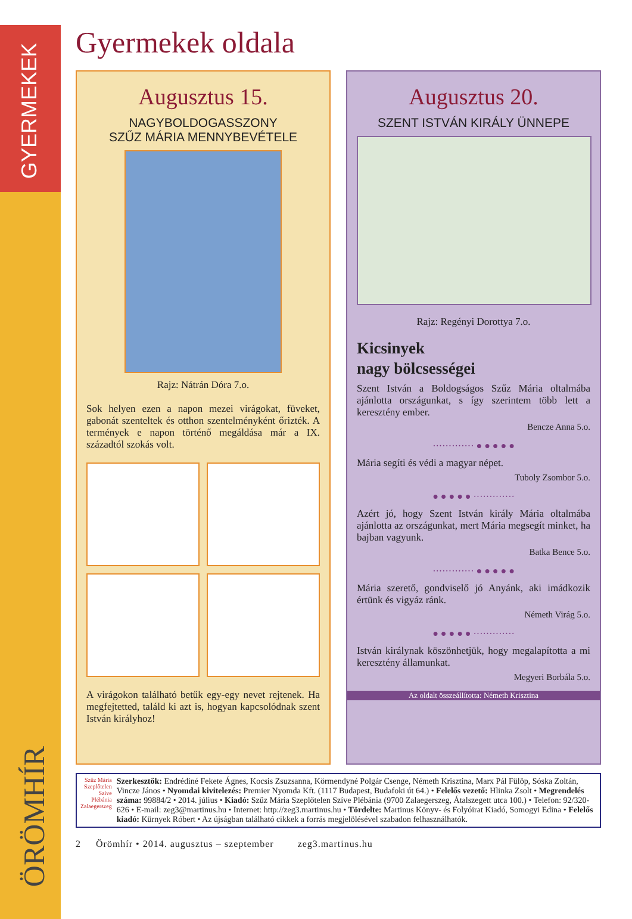GYERMEKEK
ÖRÖMHÍR
Gyermekek oldala
Augusztus 15.
NAGYBOLDOGASSZONY
SZŰZ MÁRIA MENNYBEVÉTELE
Rajz: Nátrán Dóra 7.o.
Sok helyen ezen a napon mezei virágokat, füveket, gabonát szenteltek és otthon szentelményként őrizték. A termények e napon történő megáldása már a IX. századtól szokás volt.
A virágokon található betűk egy-egy nevet rejtenek. Ha megfejtetted, találd ki azt is, hogyan kapcsolódnak szent István királyhoz!
Augusztus 20.
SZENT ISTVÁN KIRÁLY ÜNNEPE
Rajz: Regényi Dorottya 7.o.
Kicsinyek
nagy bölcsességei
Szent István a Boldogságos Szűz Mária oltalmába ajánlotta országunkat, s így szerintem több lett a keresztény ember.
Bencze Anna 5.o.
············· ● ● ● ● ●
Mária segíti és védi a magyar népet.
Tuboly Zsombor 5.o.
● ● ● ● ● ·············
Azért jó, hogy Szent István király Mária oltalmába ajánlotta az országunkat, mert Mária megsegít minket, ha bajban vagyunk.
Batka Bence 5.o.
············· ● ● ● ● ●
Mária szerető, gondviselő jó Anyánk, aki imádkozik értünk és vigyáz ránk.
Németh Virág 5.o.
● ● ● ● ● ·············
István királynak köszönhetjük, hogy megalapította a mi keresztény államunkat.
Megyeri Borbála 5.o.
Az oldalt összeállította: Németh Krisztina
Szűz Mária
Szeplőtelen Szíve
Plébánia
Zalaegerszeg
Szerkesztők: Endrédiné Fekete Ágnes, Kocsis Zsuzsanna, Körmendyné Polgár Csenge, Németh Krisztina, Marx Pál Fülöp, Sóska Zoltán, Vincze János • Nyomdai kivitelezés: Premier Nyomda Kft. (1117 Budapest, Budafoki út 64.) • Felelős vezető: Hlinka Zsolt • Megrendelés száma: 99884/2 • 2014. július • Kiadó: Szűz Mária Szeplőtelen Szíve Plébánia (9700 Zalaegerszeg, Átalszegett utca 100.) • Telefon: 92/320-626 • E-mail: zeg3@martinus.hu • Internet: http://zeg3.martinus.hu • Tördelte: Martinus Könyv- és Folyóirat Kiadó, Somogyi Edina • Felelős kiadó: Kürnyek Róbert • Az újságban található cikkek a forrás megjelölésével szabadon felhasználhatók.
2 Örömhír • 2014. augusztus – szeptember zeg3.martinus.hu